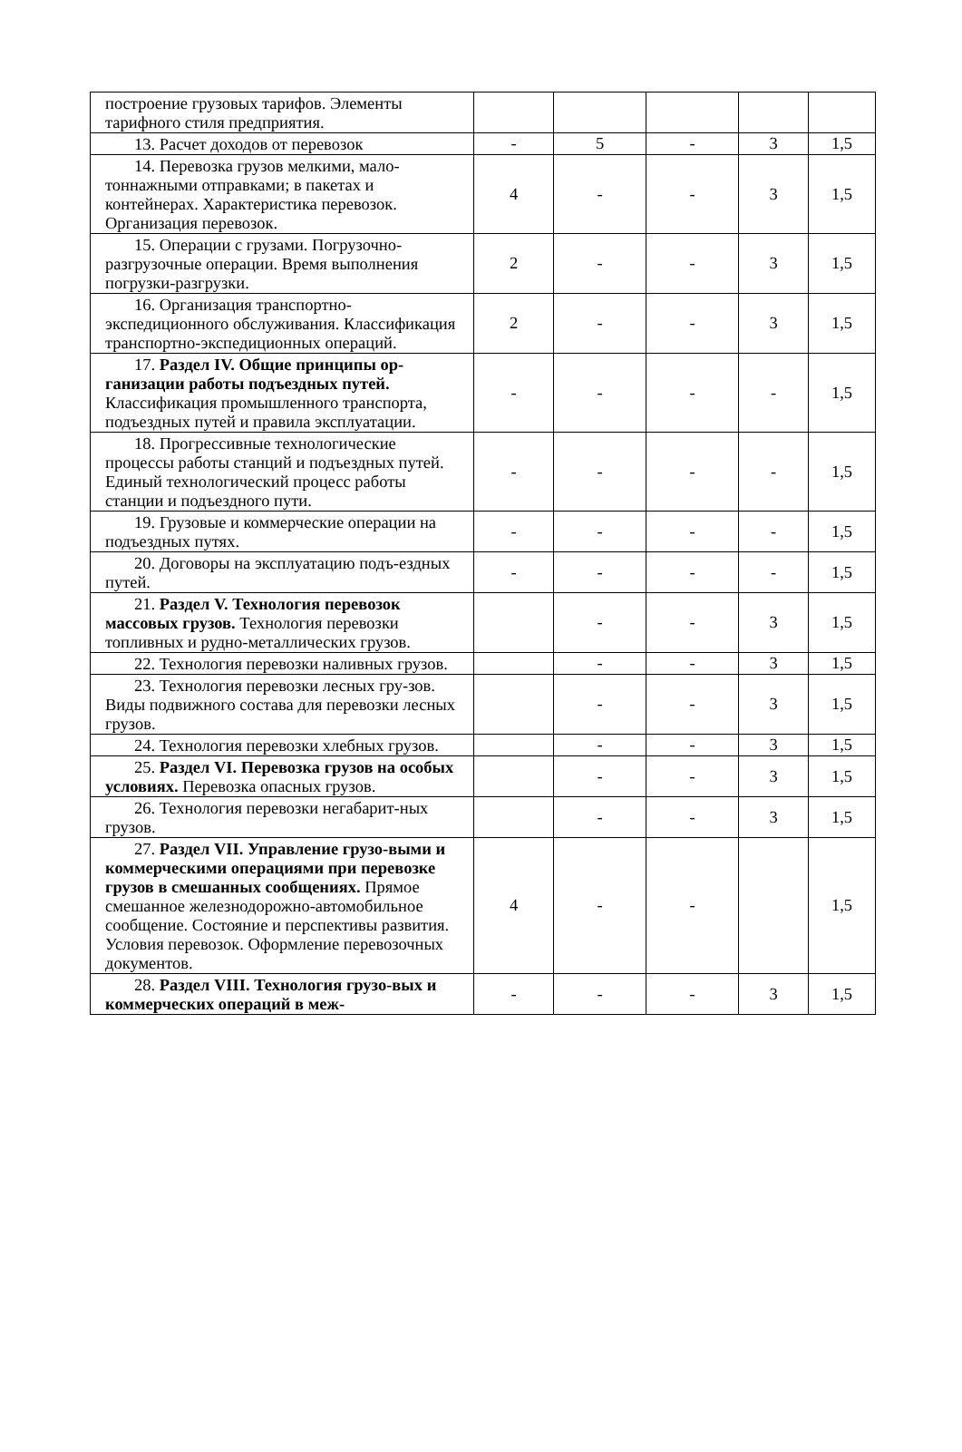| построение грузовых тарифов. Элементы тарифного стиля предприятия. | | | | | |
| 13. Расчет доходов от перевозок | - | 5 | - | 3 | 1,5 |
| 14. Перевозка грузов мелкими, мало- тоннажными отправками; в пакетах и контейнерах. Характеристика перевозок. Организация перевозок. | 4 | - | - | 3 | 1,5 |
| 15. Операции с грузами. Погрузочно- разгрузочные операции. Время выполнения погрузки-разгрузки. | 2 | - | - | 3 | 1,5 |
| 16. Организация транспортно- экспедиционного обслуживания. Классификация транспортно-экспедиционных операций. | 2 | - | - | 3 | 1,5 |
| 17. Раздел IV. Общие принципы ор- ганизации работы подъездных путей. Классификация промышленного транспорта, подъездных путей и правила эксплуатации. | - | - | - | - | 1,5 |
| 18. Прогрессивные технологические процессы работы станций и подъездных путей. Единый технологический процесс работы станции и подъездного пути. | - | - | - | - | 1,5 |
| 19. Грузовые и коммерческие операции на подъездных путях. | - | - | - | - | 1,5 |
| 20. Договоры на эксплуатацию подъ- ездных путей. | - | - | - | - | 1,5 |
| 21. Раздел V. Технология перевозок массовых грузов. Технология перевозки топливных и рудно-металлических грузов. | | - | - | 3 | 1,5 |
| 22. Технология перевозки наливных грузов. | | - | - | 3 | 1,5 |
| 23. Технология перевозки лесных гру- зов. Виды подвижного состава для перевозки лесных грузов. | | - | - | 3 | 1,5 |
| 24. Технология перевозки хлебных грузов. | | - | - | 3 | 1,5 |
| 25. Раздел VI. Перевозка грузов на особых условиях. Перевозка опасных грузов. | | - | - | 3 | 1,5 |
| 26. Технология перевозки негабарит- ных грузов. | | - | - | 3 | 1,5 |
| 27. Раздел VII. Управление грузо- выми и коммерческими операциями при перевозке грузов в смешанных сообщениях. Прямое смешанное железнодорожно-автомобильное сообщение. Состояние и перспективы развития. Условия перевозок. Оформление перевозочных документов. | 4 | - | - | | 1,5 |
| 28. Раздел VIII. Технология грузо- вых и коммерческих операций в меж- | - | - | - | 3 | 1,5 |